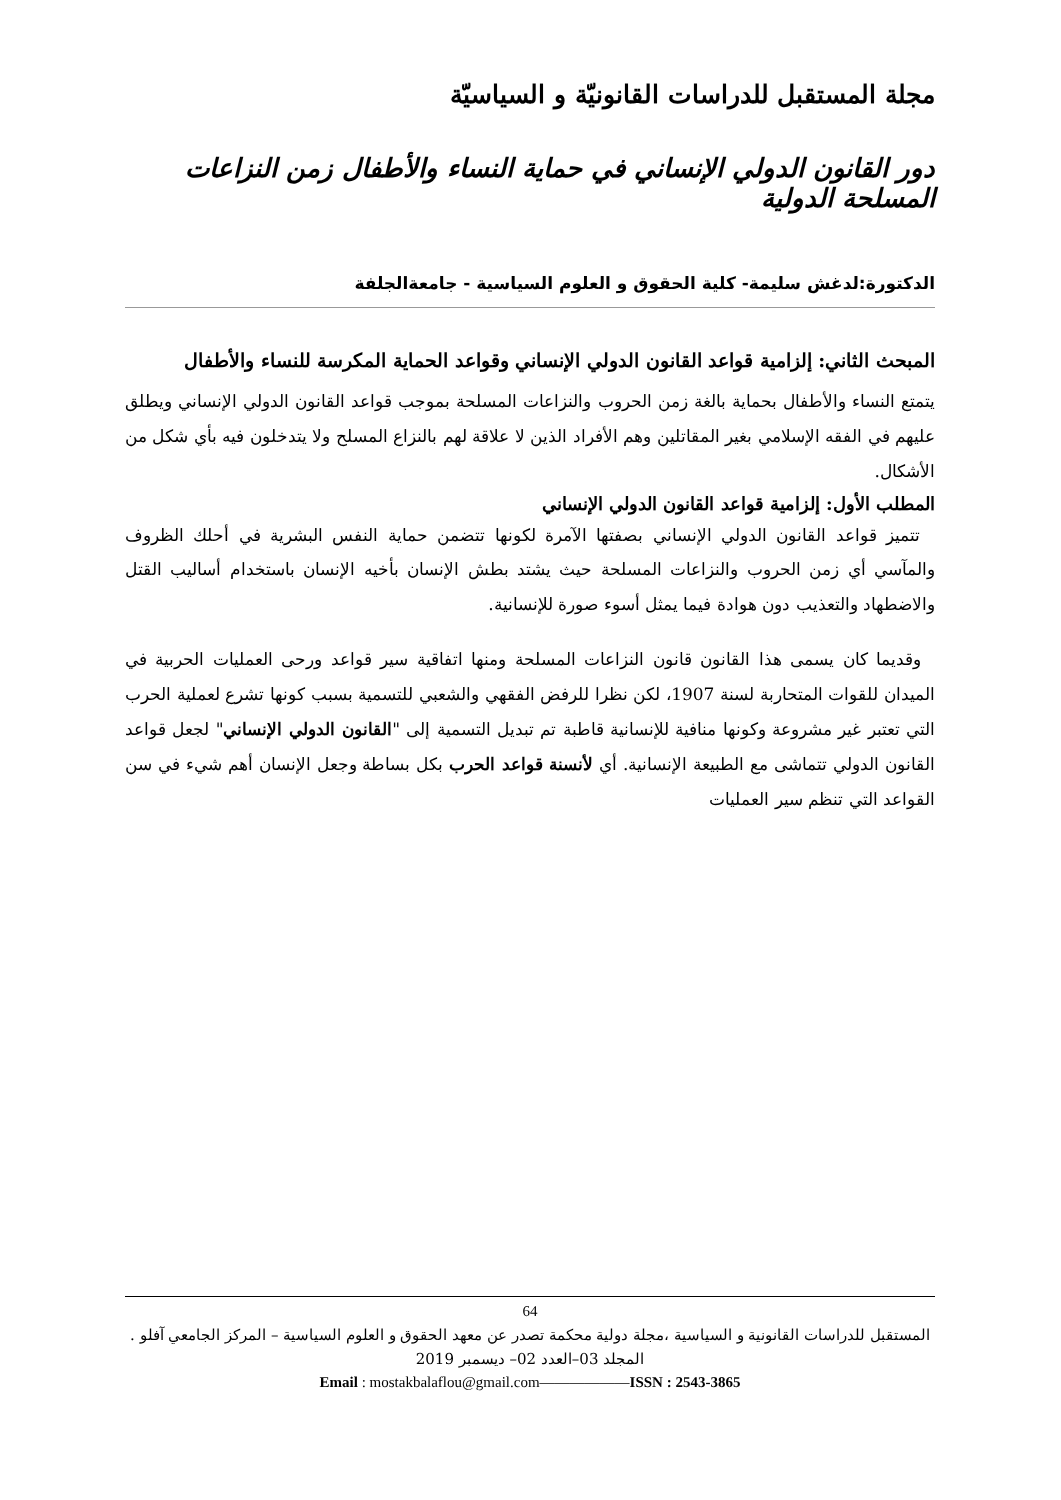مجلة المستقبل للدراسات القانونيّة و السياسيّة
دور القانون الدولي الإنساني في حماية النساء والأطفال زمن النزاعات المسلحة الدولية
الدكتورة:لدغش سليمة- كلية الحقوق و العلوم السياسية - جامعةالجلفة
المبحث الثاني: إلزامية قواعد القانون الدولي الإنساني وقواعد الحماية المكرسة للنساء والأطفال
يتمتع النساء والأطفال بحماية بالغة زمن الحروب والنزاعات المسلحة بموجب قواعد القانون الدولي الإنساني ويطلق عليهم في الفقه الإسلامي بغير المقاتلين وهم الأفراد الذين لا علاقة لهم بالنزاع المسلح ولا يتدخلون فيه بأي شكل من الأشكال.
المطلب الأول: إلزامية قواعد القانون الدولي الإنساني
تتميز قواعد القانون الدولي الإنساني بصفتها الآمرة لكونها تتضمن حماية النفس البشرية في أحلك الظروف والمآسي أي زمن الحروب والنزاعات المسلحة حيث يشتد بطش الإنسان بأخيه الإنسان باستخدام أساليب القتل والاضطهاد والتعذيب دون هوادة فيما يمثل أسوء صورة للإنسانية.
وقديما كان يسمى هذا القانون قانون النزاعات المسلحة ومنها اتفاقية سير قواعد ورحى العمليات الحربية في الميدان للقوات المتحاربة لسنة 1907، لكن نظرا للرفض الفقهي والشعبي للتسمية بسبب كونها تشرع لعملية الحرب التي تعتبر غير مشروعة وكونها منافية للإنسانية قاطبة تم تبديل التسمية إلى "القانون الدولي الإنساني" لجعل قواعد القانون الدولي تتماشى مع الطبيعة الإنسانية. أي لأنسنة قواعد الحرب بكل بساطة وجعل الإنسان أهم شيء في سن القواعد التي تنظم سير العمليات
64
المستقبل للدراسات القانونية و السياسية ،مجلة دولية محكمة تصدر عن معهد الحقوق و العلوم السياسية – المركز الجامعي آفلو .
المجلد 03–العدد 02– ديسمبر 2019
Email : mostakbalaflou@gmail.com——————ISSN : 2543-3865